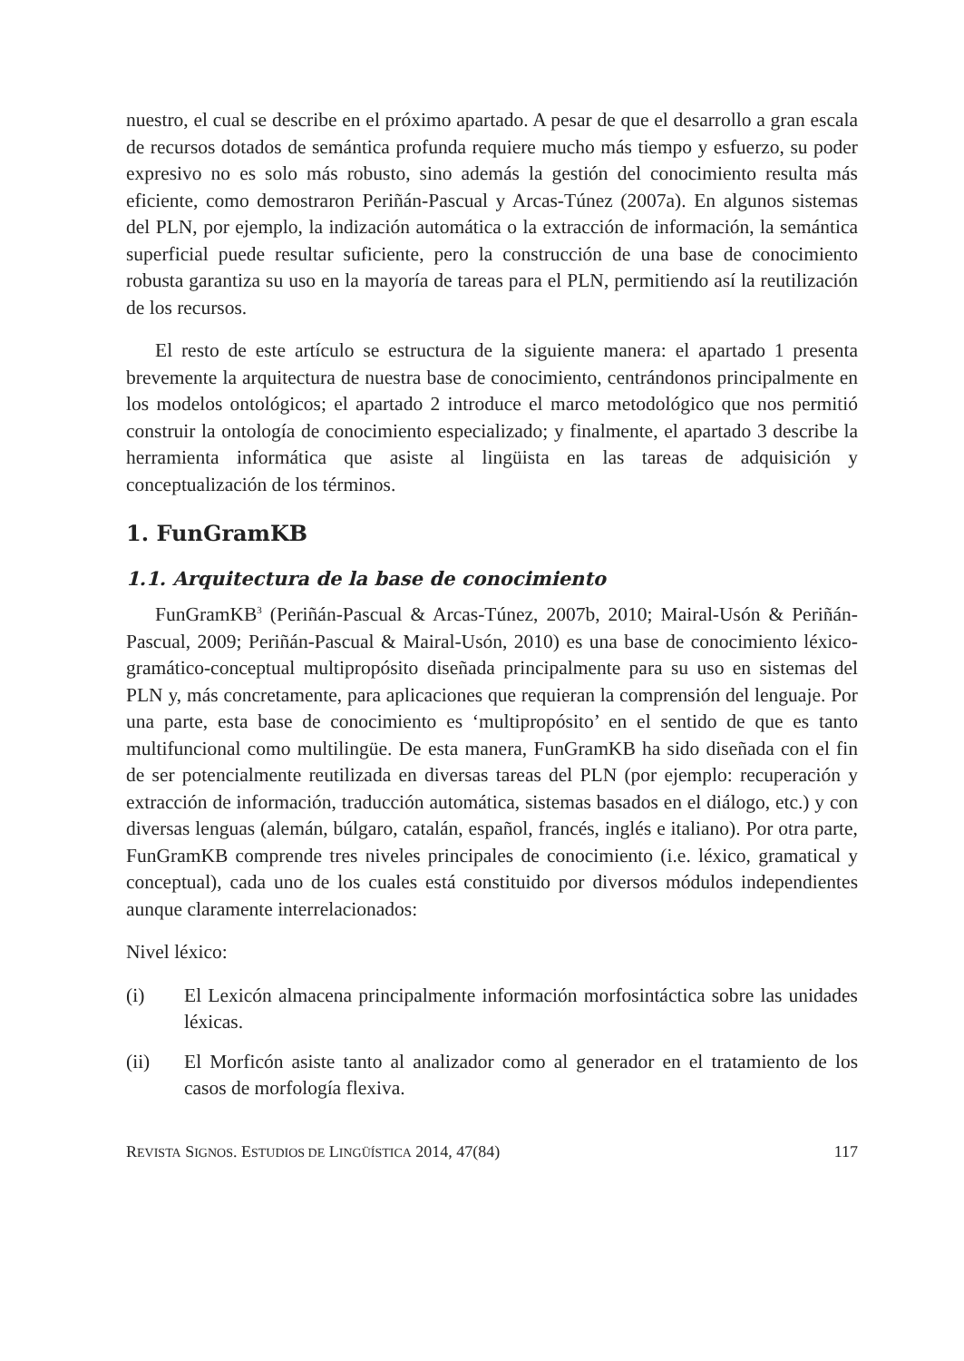nuestro, el cual se describe en el próximo apartado. A pesar de que el desarrollo a gran escala de recursos dotados de semántica profunda requiere mucho más tiempo y esfuerzo, su poder expresivo no es solo más robusto, sino además la gestión del conocimiento resulta más eficiente, como demostraron Periñán-Pascual y Arcas-Túnez (2007a). En algunos sistemas del PLN, por ejemplo, la indización automática o la extracción de información, la semántica superficial puede resultar suficiente, pero la construcción de una base de conocimiento robusta garantiza su uso en la mayoría de tareas para el PLN, permitiendo así la reutilización de los recursos.
El resto de este artículo se estructura de la siguiente manera: el apartado 1 presenta brevemente la arquitectura de nuestra base de conocimiento, centrándonos principalmente en los modelos ontológicos; el apartado 2 introduce el marco metodológico que nos permitió construir la ontología de conocimiento especializado; y finalmente, el apartado 3 describe la herramienta informática que asiste al lingüista en las tareas de adquisición y conceptualización de los términos.
1. FunGramKB
1.1. Arquitectura de la base de conocimiento
FunGramKB<sup>3</sup> (Periñán-Pascual & Arcas-Túnez, 2007b, 2010; Mairal-Usón & Periñán-Pascual, 2009; Periñán-Pascual & Mairal-Usón, 2010) es una base de conocimiento léxico-gramático-conceptual multipropósito diseñada principalmente para su uso en sistemas del PLN y, más concretamente, para aplicaciones que requieran la comprensión del lenguaje. Por una parte, esta base de conocimiento es ‘multipropósito’ en el sentido de que es tanto multifuncional como multilingüe. De esta manera, FunGramKB ha sido diseñada con el fin de ser potencialmente reutilizada en diversas tareas del PLN (por ejemplo: recuperación y extracción de información, traducción automática, sistemas basados en el diálogo, etc.) y con diversas lenguas (alemán, búlgaro, catalán, español, francés, inglés e italiano). Por otra parte, FunGramKB comprende tres niveles principales de conocimiento (i.e. léxico, gramatical y conceptual), cada uno de los cuales está constituido por diversos módulos independientes aunque claramente interrelacionados:
Nivel léxico:
(i) El Lexicón almacena principalmente información morfosintáctica sobre las unidades léxicas.
(ii) El Morficón asiste tanto al analizador como al generador en el tratamiento de los casos de morfología flexiva.
REVISTA SIGNOS. ESTUDIOS DE LINGÜÍSTICA 2014, 47(84)
117